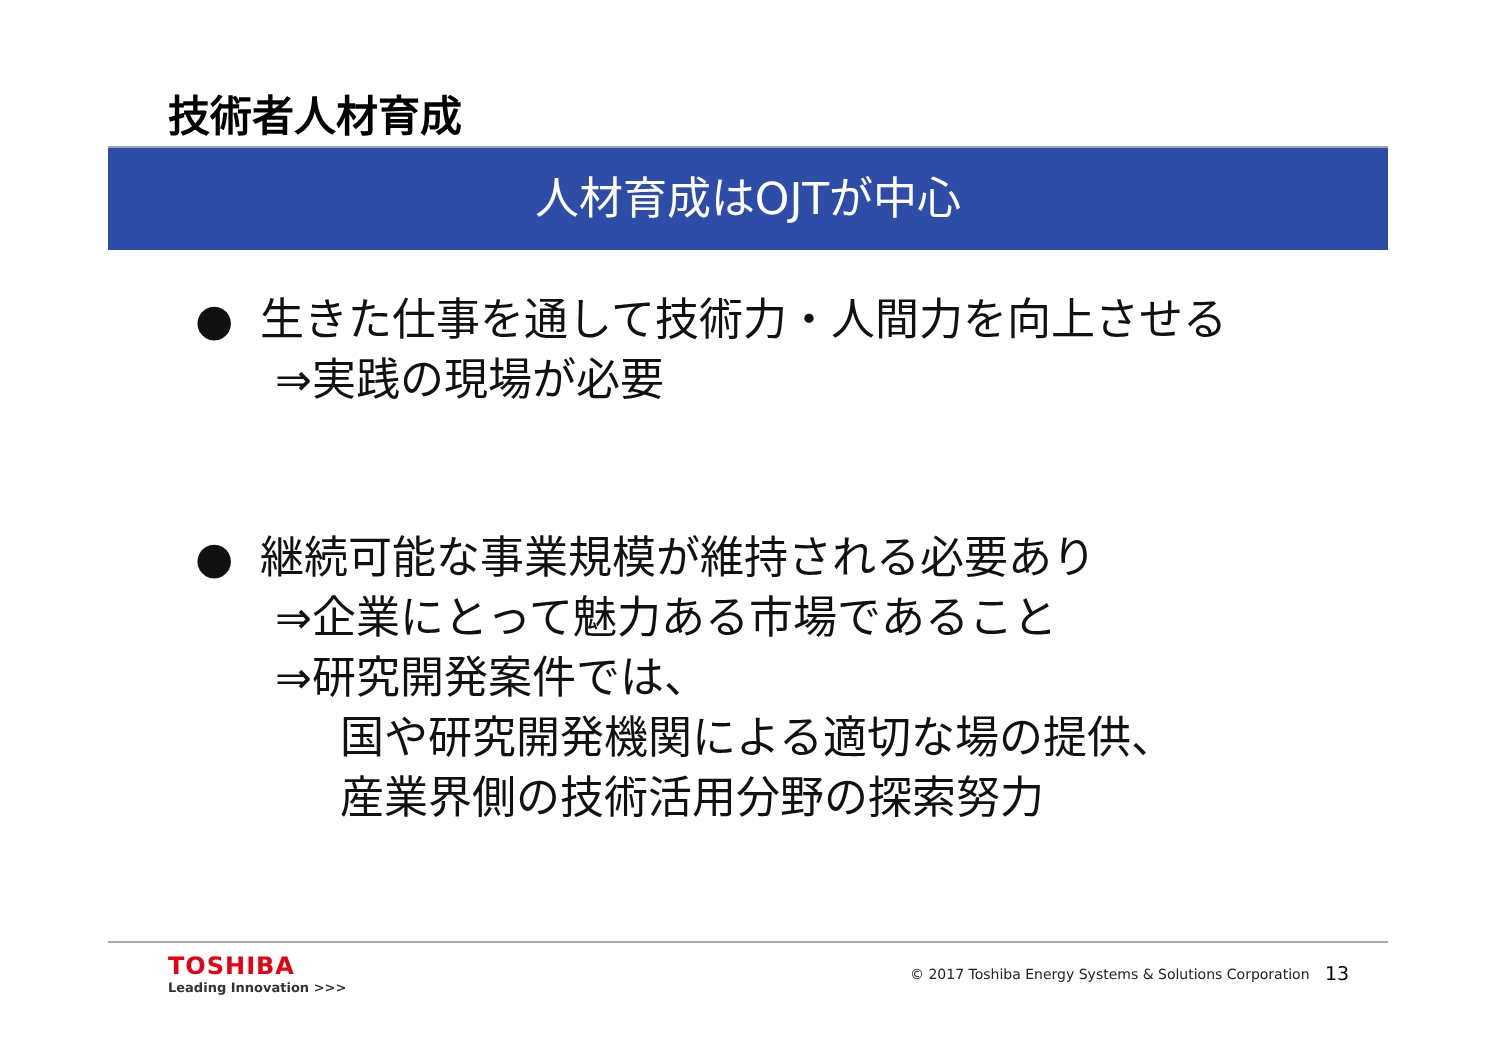技術者人材育成
人材育成はOJTが中心
● 生きた仕事を通して技術力・人間力を向上させる
⇒実践の現場が必要
● 継続可能な事業規模が維持される必要あり
⇒企業にとって魅力ある市場であること
⇒研究開発案件では、
国や研究開発機関による適切な場の提供、
産業界側の技術活用分野の探索努力
TOSHIBA
Leading Innovation >>>
© 2017 Toshiba Energy Systems & Solutions Corporation
13